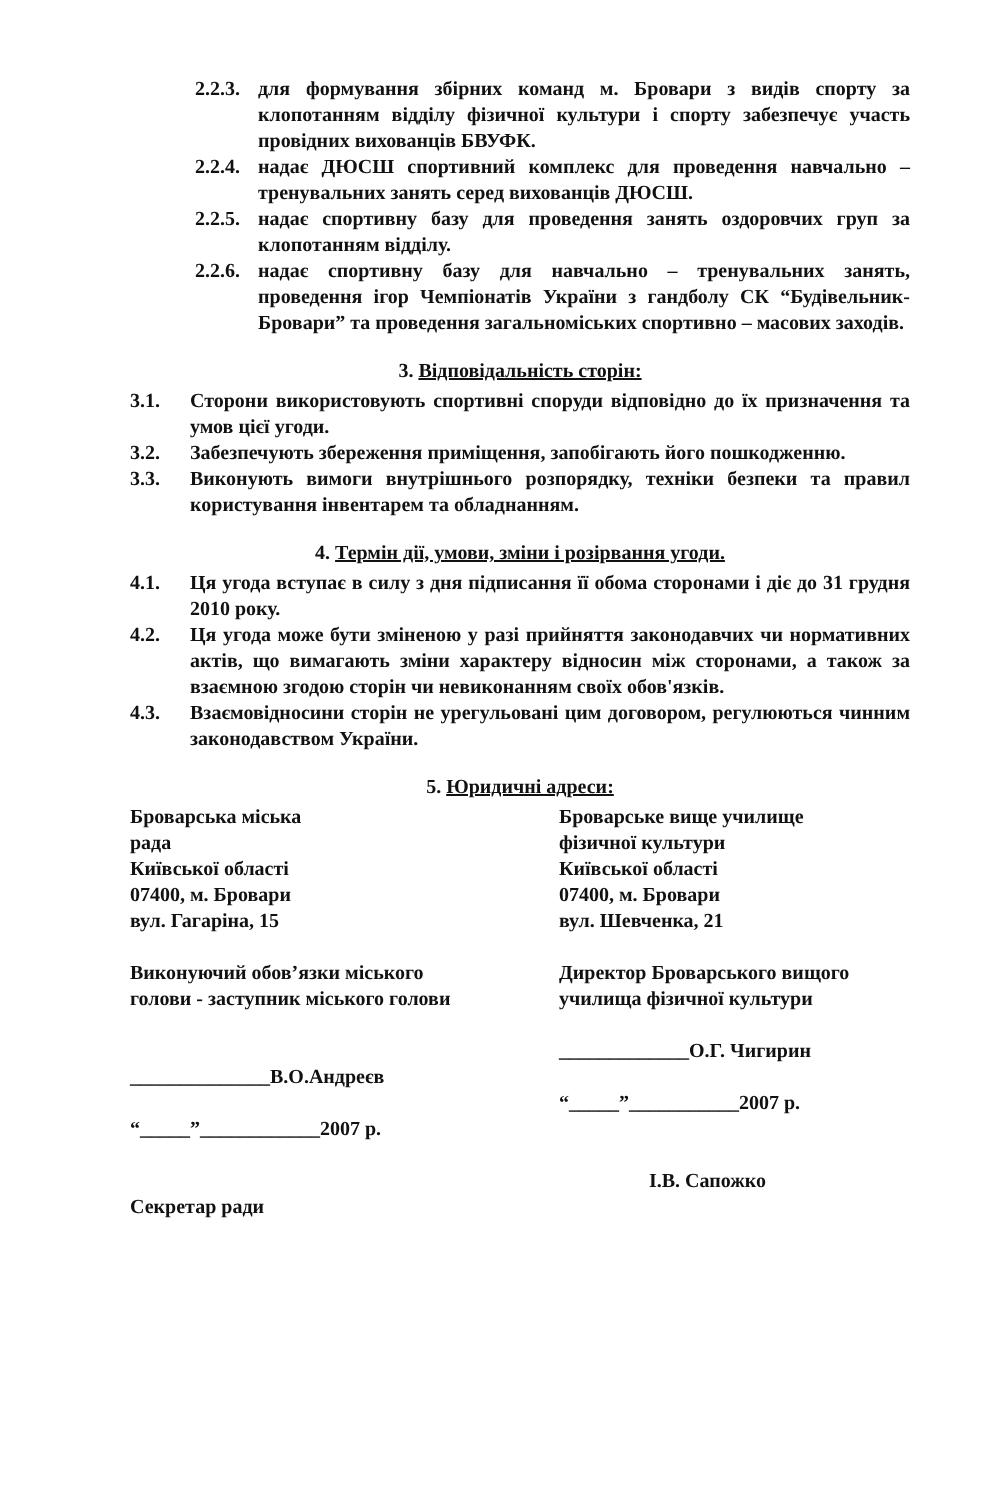2.2.3. для формування збірних команд м. Бровари з видів спорту за клопотанням відділу фізичної культури і спорту забезпечує участь провідних вихованців БВУФК.
2.2.4. надає ДЮСШ спортивний комплекс для проведення навчально – тренувальних занять серед вихованців ДЮСШ.
2.2.5. надає спортивну базу для проведення занять оздоровчих груп за клопотанням відділу.
2.2.6. надає спортивну базу для навчально – тренувальних занять, проведення ігор Чемпіонатів України з гандболу СК “Будівельник-Бровари” та проведення загальноміських спортивно – масових заходів.
3. Відповідальність сторін:
3.1. Сторони використовують спортивні споруди відповідно до їх призначення та умов цієї угоди.
3.2. Забезпечують збереження приміщення, запобігають його пошкодженню.
3.3. Виконують вимоги внутрішнього розпорядку, техніки безпеки та правил користування інвентарем та обладнанням.
4. Термін дії, умови, зміни і розірвання угоди.
4.1. Ця угода вступає в силу з дня підписання її обома сторонами і діє до 31 грудня 2010 року.
4.2. Ця угода може бути зміненою у разі прийняття законодавчих чи нормативних актів, що вимагають зміни характеру відносин між сторонами, а також за взаємною згодою сторін чи невиконанням своїх обов'язків.
4.3. Взаємовідносини сторін не урегульовані цим договором, регулюються чинним законодавством України.
5. Юридичні адреси:
Броварська міська
рада
Київської області
07400, м. Бровари
вул. Гагаріна, 15
Виконуючий обов’язки міського голови - заступник міського голови
______________В.О.Андреєв
“_____”____________2007 р.
Секретар ради
Броварське вище училище
фізичної культури
Київської області
07400, м. Бровари
вул. Шевченка, 21
Директор Броварського вищого училища фізичної культури
_____________О.Г. Чигирин
“_____”___________2007 р.
І.В. Сапожко